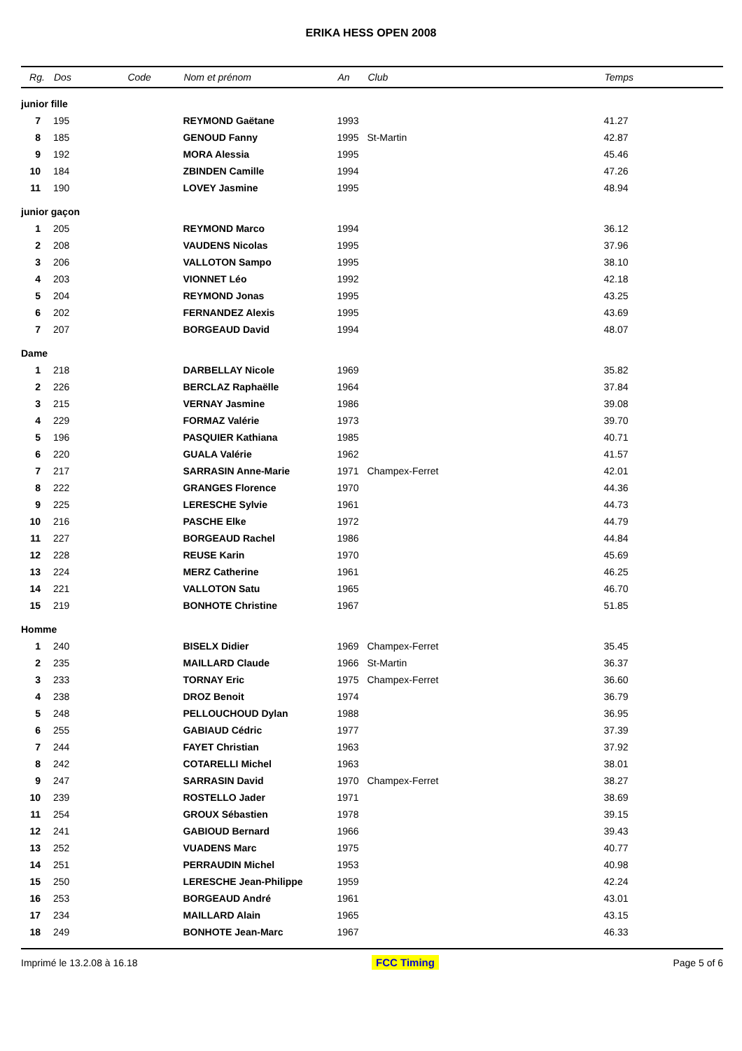ERIKA HESS OPEN 2008
| Rg. | Dos | Code | Nom et prénom | An | Club | Temps |
| --- | --- | --- | --- | --- | --- | --- |
| junior fille | | | | | | |
| 7 | 195 | | REYMOND Gaëtane | 1993 | | 41.27 |
| 8 | 185 | | GENOUD Fanny | 1995 | St-Martin | 42.87 |
| 9 | 192 | | MORA Alessia | 1995 | | 45.46 |
| 10 | 184 | | ZBINDEN Camille | 1994 | | 47.26 |
| 11 | 190 | | LOVEY Jasmine | 1995 | | 48.94 |
| junior gaçon | | | | | | |
| 1 | 205 | | REYMOND Marco | 1994 | | 36.12 |
| 2 | 208 | | VAUDENS Nicolas | 1995 | | 37.96 |
| 3 | 206 | | VALLOTON Sampo | 1995 | | 38.10 |
| 4 | 203 | | VIONNET Léo | 1992 | | 42.18 |
| 5 | 204 | | REYMOND Jonas | 1995 | | 43.25 |
| 6 | 202 | | FERNANDEZ Alexis | 1995 | | 43.69 |
| 7 | 207 | | BORGEAUD David | 1994 | | 48.07 |
| Dame | | | | | | |
| 1 | 218 | | DARBELLAY Nicole | 1969 | | 35.82 |
| 2 | 226 | | BERCLAZ Raphaëlle | 1964 | | 37.84 |
| 3 | 215 | | VERNAY Jasmine | 1986 | | 39.08 |
| 4 | 229 | | FORMAZ Valérie | 1973 | | 39.70 |
| 5 | 196 | | PASQUIER Kathiana | 1985 | | 40.71 |
| 6 | 220 | | GUALA Valérie | 1962 | | 41.57 |
| 7 | 217 | | SARRASIN Anne-Marie | 1971 | Champex-Ferret | 42.01 |
| 8 | 222 | | GRANGES Florence | 1970 | | 44.36 |
| 9 | 225 | | LERESCHE Sylvie | 1961 | | 44.73 |
| 10 | 216 | | PASCHE Elke | 1972 | | 44.79 |
| 11 | 227 | | BORGEAUD Rachel | 1986 | | 44.84 |
| 12 | 228 | | REUSE Karin | 1970 | | 45.69 |
| 13 | 224 | | MERZ Catherine | 1961 | | 46.25 |
| 14 | 221 | | VALLOTON Satu | 1965 | | 46.70 |
| 15 | 219 | | BONHOTE Christine | 1967 | | 51.85 |
| Homme | | | | | | |
| 1 | 240 | | BISELX Didier | 1969 | Champex-Ferret | 35.45 |
| 2 | 235 | | MAILLARD Claude | 1966 | St-Martin | 36.37 |
| 3 | 233 | | TORNAY Eric | 1975 | Champex-Ferret | 36.60 |
| 4 | 238 | | DROZ Benoit | 1974 | | 36.79 |
| 5 | 248 | | PELLOUCHOUD Dylan | 1988 | | 36.95 |
| 6 | 255 | | GABIAUD Cédric | 1977 | | 37.39 |
| 7 | 244 | | FAYET Christian | 1963 | | 37.92 |
| 8 | 242 | | COTARELLI Michel | 1963 | | 38.01 |
| 9 | 247 | | SARRASIN David | 1970 | Champex-Ferret | 38.27 |
| 10 | 239 | | ROSTELLO Jader | 1971 | | 38.69 |
| 11 | 254 | | GROUX Sébastien | 1978 | | 39.15 |
| 12 | 241 | | GABIOUD Bernard | 1966 | | 39.43 |
| 13 | 252 | | VUADENS Marc | 1975 | | 40.77 |
| 14 | 251 | | PERRAUDIN Michel | 1953 | | 40.98 |
| 15 | 250 | | LERESCHE Jean-Philippe | 1959 | | 42.24 |
| 16 | 253 | | BORGEAUD André | 1961 | | 43.01 |
| 17 | 234 | | MAILLARD Alain | 1965 | | 43.15 |
| 18 | 249 | | BONHOTE Jean-Marc | 1967 | | 46.33 |
Imprimé le 13.2.08 à 16.18 FCC Timing Page 5 of 6